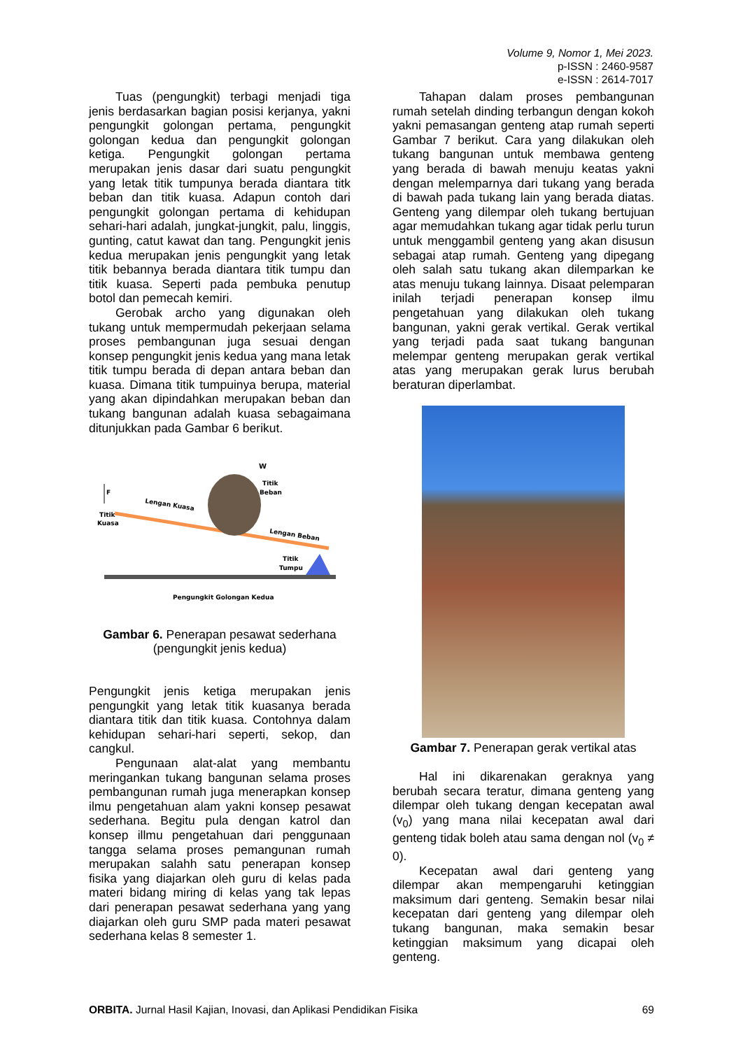Volume 9, Nomor 1, Mei 2023.
p-ISSN : 2460-9587
e-ISSN : 2614-7017
Tuas (pengungkit) terbagi menjadi tiga jenis berdasarkan bagian posisi kerjanya, yakni pengungkit golongan pertama, pengungkit golongan kedua dan pengungkit golongan ketiga. Pengungkit golongan pertama merupakan jenis dasar dari suatu pengungkit yang letak titik tumpunya berada diantara titk beban dan titik kuasa. Adapun contoh dari pengungkit golongan pertama di kehidupan sehari-hari adalah, jungkat-jungkit, palu, linggis, gunting, catut kawat dan tang. Pengungkit jenis kedua merupakan jenis pengungkit yang letak titik bebannya berada diantara titik tumpu dan titik kuasa. Seperti pada pembuka penutup botol dan pemecah kemiri.
Gerobak archo yang digunakan oleh tukang untuk mempermudah pekerjaan selama proses pembangunan juga sesuai dengan konsep pengungkit jenis kedua yang mana letak titik tumpu berada di depan antara beban dan kuasa. Dimana titik tumpuinya berupa, material yang akan dipindahkan merupakan beban dan tukang bangunan adalah kuasa sebagaimana ditunjukkan pada Gambar 6 berikut.
F
Titik
Kuasa
W
Titik
Beban
Lengan Kuasa
Lengan Beban
Titik
Tumpu
Pengungkit Golongan Kedua
Gambar 6. Penerapan pesawat sederhana (pengungkit jenis kedua)
Pengungkit jenis ketiga merupakan jenis pengungkit yang letak titik kuasanya berada diantara titik dan titik kuasa. Contohnya dalam kehidupan sehari-hari seperti, sekop, dan cangkul.
Pengunaan alat-alat yang membantu meringankan tukang bangunan selama proses pembangunan rumah juga menerapkan konsep ilmu pengetahuan alam yakni konsep pesawat sederhana. Begitu pula dengan katrol dan konsep illmu pengetahuan dari penggunaan tangga selama proses pemangunan rumah merupakan salahh satu penerapan konsep fisika yang diajarkan oleh guru di kelas pada materi bidang miring di kelas yang tak lepas dari penerapan pesawat sederhana yang yang diajarkan oleh guru SMP pada materi pesawat sederhana kelas 8 semester 1.
Tahapan dalam proses pembangunan rumah setelah dinding terbangun dengan kokoh yakni pemasangan genteng atap rumah seperti Gambar 7 berikut. Cara yang dilakukan oleh tukang bangunan untuk membawa genteng yang berada di bawah menuju keatas yakni dengan melemparnya dari tukang yang berada di bawah pada tukang lain yang berada diatas. Genteng yang dilempar oleh tukang bertujuan agar memudahkan tukang agar tidak perlu turun untuk menggambil genteng yang akan disusun sebagai atap rumah. Genteng yang dipegang oleh salah satu tukang akan dilemparkan ke atas menuju tukang lainnya. Disaat pelemparan inilah terjadi penerapan konsep ilmu pengetahuan yang dilakukan oleh tukang bangunan, yakni gerak vertikal. Gerak vertikal yang terjadi pada saat tukang bangunan melempar genteng merupakan gerak vertikal atas yang merupakan gerak lurus berubah beraturan diperlambat.
Gambar 7. Penerapan gerak vertikal atas
Hal ini dikarenakan geraknya yang berubah secara teratur, dimana genteng yang dilempar oleh tukang dengan kecepatan awal (v<sub>0</sub>) yang mana nilai kecepatan awal dari genteng tidak boleh atau sama dengan nol (v<sub>0</sub> ≠ 0).
Kecepatan awal dari genteng yang dilempar akan mempengaruhi ketinggian maksimum dari genteng. Semakin besar nilai kecepatan dari genteng yang dilempar oleh tukang bangunan, maka semakin besar ketinggian maksimum yang dicapai oleh genteng.
ORBITA. Jurnal Hasil Kajian, Inovasi, dan Aplikasi Pendidikan Fisika 69